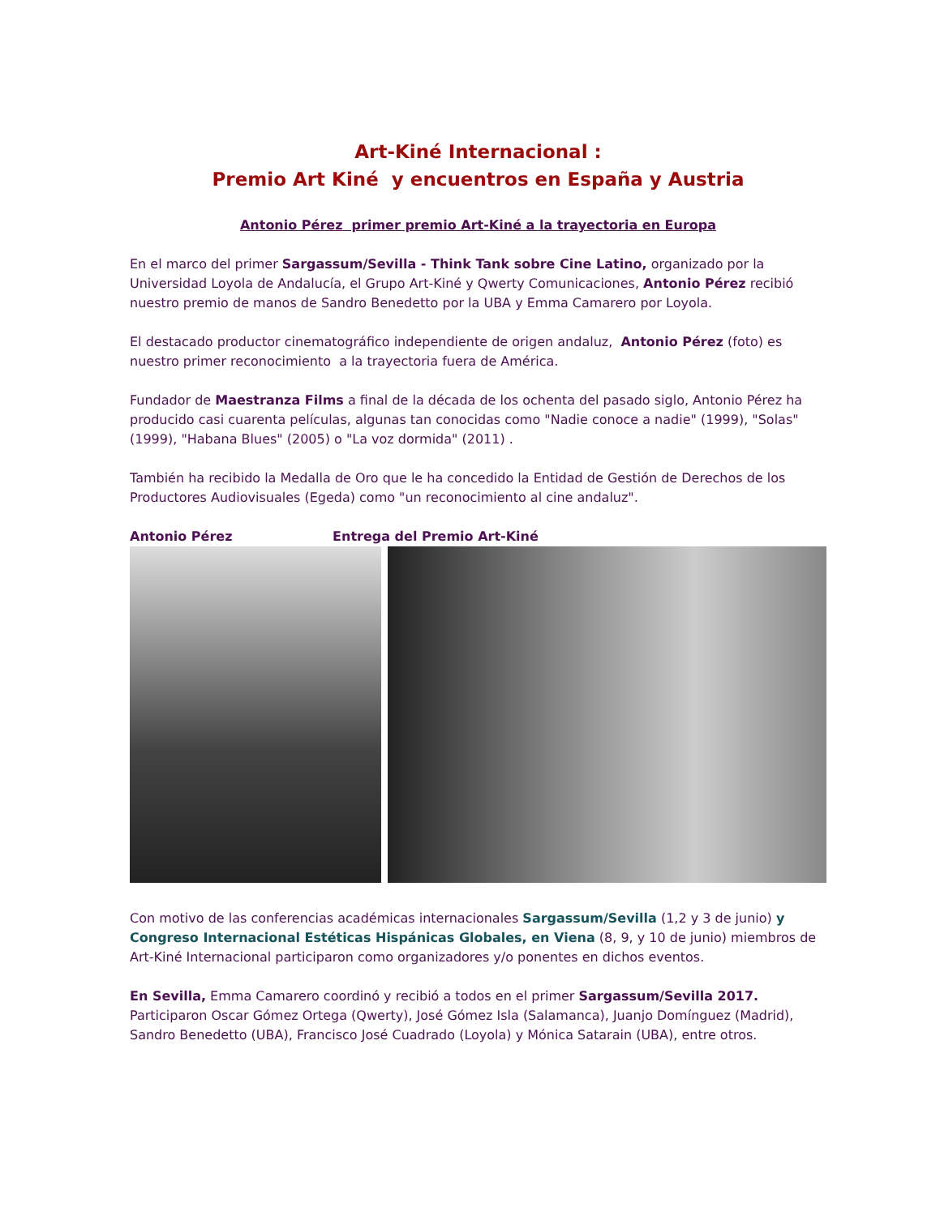Art-Kiné Internacional :
Premio Art Kiné y encuentros en España y Austria
Antonio Pérez primer premio Art-Kiné a la trayectoria en Europa
En el marco del primer Sargassum/Sevilla - Think Tank sobre Cine Latino, organizado por la Universidad Loyola de Andalucía, el Grupo Art-Kiné y Qwerty Comunicaciones, Antonio Pérez recibió nuestro premio de manos de Sandro Benedetto por la UBA y Emma Camarero por Loyola.
El destacado productor cinematográfico independiente de origen andaluz, Antonio Pérez (foto) es nuestro primer reconocimiento a la trayectoria fuera de América.
Fundador de Maestranza Films a final de la década de los ochenta del pasado siglo, Antonio Pérez ha producido casi cuarenta películas, algunas tan conocidas como "Nadie conoce a nadie" (1999), "Solas" (1999), "Habana Blues" (2005) o "La voz dormida" (2011) .
También ha recibido la Medalla de Oro que le ha concedido la Entidad de Gestión de Derechos de los Productores Audiovisuales (Egeda) como "un reconocimiento al cine andaluz".
Antonio Pérez Entrega del Premio Art-Kiné
Con motivo de las conferencias académicas internacionales Sargassum/Sevilla (1,2 y 3 de junio) y Congreso Internacional Estéticas Hispánicas Globales, en Viena (8, 9, y 10 de junio) miembros de Art-Kiné Internacional participaron como organizadores y/o ponentes en dichos eventos.
En Sevilla, Emma Camarero coordinó y recibió a todos en el primer Sargassum/Sevilla 2017. Participaron Oscar Gómez Ortega (Qwerty), José Gómez Isla (Salamanca), Juanjo Domínguez (Madrid), Sandro Benedetto (UBA), Francisco José Cuadrado (Loyola) y Mónica Satarain (UBA), entre otros.